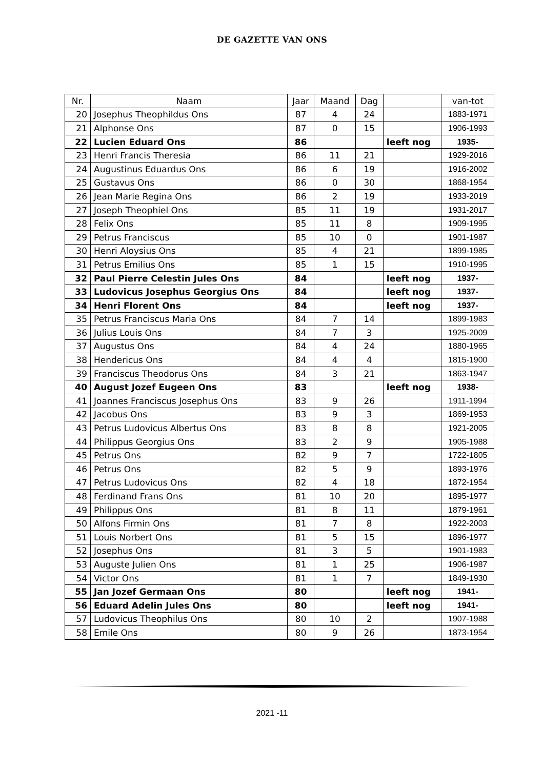DE GAZETTE VAN ONS
| Nr. | Naam | Jaar | Maand | Dag | | van-tot |
| --- | --- | --- | --- | --- | --- | --- |
| 20 | Josephus Theophildus Ons | 87 | 4 | 24 | | 1883-1971 |
| 21 | Alphonse Ons | 87 | 0 | 15 | | 1906-1993 |
| 22 | Lucien Eduard Ons | 86 | | | leeft nog | 1935- |
| 23 | Henri Francis Theresia | 86 | 11 | 21 | | 1929-2016 |
| 24 | Augustinus Eduardus Ons | 86 | 6 | 19 | | 1916-2002 |
| 25 | Gustavus Ons | 86 | 0 | 30 | | 1868-1954 |
| 26 | Jean Marie Regina Ons | 86 | 2 | 19 | | 1933-2019 |
| 27 | Joseph Theophiel Ons | 85 | 11 | 19 | | 1931-2017 |
| 28 | Felix Ons | 85 | 11 | 8 | | 1909-1995 |
| 29 | Petrus Franciscus | 85 | 10 | 0 | | 1901-1987 |
| 30 | Henri Aloysius Ons | 85 | 4 | 21 | | 1899-1985 |
| 31 | Petrus Emilius Ons | 85 | 1 | 15 | | 1910-1995 |
| 32 | Paul Pierre Celestin Jules Ons | 84 | | | leeft nog | 1937- |
| 33 | Ludovicus Josephus Georgius Ons | 84 | | | leeft nog | 1937- |
| 34 | Henri Florent Ons | 84 | | | leeft nog | 1937- |
| 35 | Petrus Franciscus Maria Ons | 84 | 7 | 14 | | 1899-1983 |
| 36 | Julius Louis Ons | 84 | 7 | 3 | | 1925-2009 |
| 37 | Augustus Ons | 84 | 4 | 24 | | 1880-1965 |
| 38 | Hendericus Ons | 84 | 4 | 4 | | 1815-1900 |
| 39 | Franciscus Theodorus Ons | 84 | 3 | 21 | | 1863-1947 |
| 40 | August Jozef Eugeen Ons | 83 | | | leeft nog | 1938- |
| 41 | Joannes Franciscus Josephus Ons | 83 | 9 | 26 | | 1911-1994 |
| 42 | Jacobus Ons | 83 | 9 | 3 | | 1869-1953 |
| 43 | Petrus Ludovicus Albertus Ons | 83 | 8 | 8 | | 1921-2005 |
| 44 | Philippus Georgius Ons | 83 | 2 | 9 | | 1905-1988 |
| 45 | Petrus Ons | 82 | 9 | 7 | | 1722-1805 |
| 46 | Petrus Ons | 82 | 5 | 9 | | 1893-1976 |
| 47 | Petrus Ludovicus Ons | 82 | 4 | 18 | | 1872-1954 |
| 48 | Ferdinand Frans Ons | 81 | 10 | 20 | | 1895-1977 |
| 49 | Philippus Ons | 81 | 8 | 11 | | 1879-1961 |
| 50 | Alfons Firmin Ons | 81 | 7 | 8 | | 1922-2003 |
| 51 | Louis Norbert Ons | 81 | 5 | 15 | | 1896-1977 |
| 52 | Josephus Ons | 81 | 3 | 5 | | 1901-1983 |
| 53 | Auguste Julien Ons | 81 | 1 | 25 | | 1906-1987 |
| 54 | Victor Ons | 81 | 1 | 7 | | 1849-1930 |
| 55 | Jan Jozef Germaan Ons | 80 | | | leeft nog | 1941- |
| 56 | Eduard Adelin Jules Ons | 80 | | | leeft nog | 1941- |
| 57 | Ludovicus Theophilus Ons | 80 | 10 | 2 | | 1907-1988 |
| 58 | Emile Ons | 80 | 9 | 26 | | 1873-1954 |
2021 -11